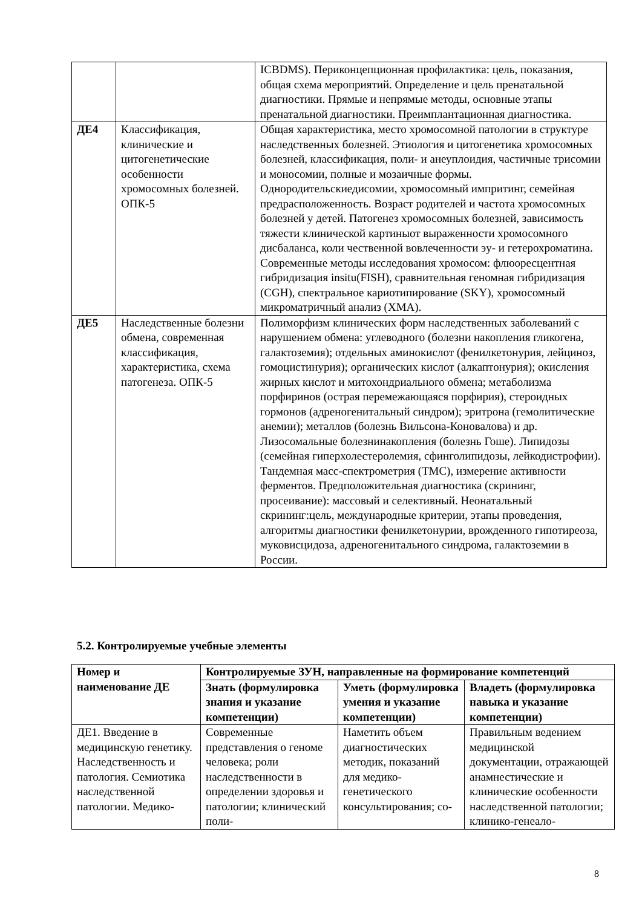| | | ICBDMS). Периконцепционная профилактика: цель, показания, общая схема мероприятий. Определение и цель пренатальной диагностики. Прямые и непрямые методы, основные этапы пренатальной диагностики. Преимплантационная диагностика. |
| ДЕ4 | Классификация, клинические и цитогенетические особенности хромосомных болезней. ОПК-5 | Общая характеристика, место хромосомной патологии в структуре наследственных болезней. Этиология и цитогенетика хромосомных болезней, классификация, поли- и анеуплоидия, частичные трисомии и моносомии, полные и мозаичные формы. Однородительскиедисомии, хромосомный импритинг, семейная предрасположенность. Возраст родителей и частота хромосомных болезней у детей. Патогенез хромосомных болезней, зависимость тяжести клинической картиныот выраженности хромосомного дисбаланса, коли чественной вовлеченности эу- и гетерохроматина. Современные методы исследования хромосом: флюоресцентная гибридизация insitu(FISH), сравнительная геномная гибридизация (CGH), спектральное кариотипирование (SKY), хромосомный микроматричный анализ (ХМА). |
| ДЕ5 | Наследственные болезни обмена, современная классификация, характеристика, схема патогенеза. ОПК-5 | Полиморфизм клинических форм наследственных заболеваний с нарушением обмена: углеводного (болезни накопления гликогена, галактоземия); отдельных аминокислот (фенилкетонурия, лейциноз, гомоцистинурия); органических кислот (алкаптонурия); окисления жирных кислот и митохондриального обмена; метаболизма порфиринов (острая перемежающаяся порфирия), стероидных гормонов (адреногенитальный синдром); эритрона (гемолитические анемии); металлов (болезнь Вильсона-Коновалова) и др. Лизосомальные болезнинакопления (болезнь Гоше). Липидозы (семейная гиперхолестеролемия, сфинголипидозы, лейкодистрофии). Тандемная масс-спектрометрия (ТМС), измерение активности ферментов. Предположительная диагностика (скрининг, просеивание): массовый и селективный. Неонатальный скрининг:цель, международные критерии, этапы проведения, алгоритмы диагностики фенилкетонурии, врожденного гипотиреоза, муковисцидоза, адреногенитального синдрома, галактоземии в России. |
5.2. Контролируемые учебные элементы
| Номер и наименование ДЕ | Контролируемые ЗУН, направленные на формирование компетенций | | |
| --- | --- | --- | --- |
| | Знать (формулировка знания и указание компетенции) | Уметь (формулировка умения и указание компетенции) | Владеть (формулировка навыка и указание компетенции) |
| ДЕ1. Введение в медицинскую генетику. Наследственность и патология. Семиотика наследственной патологии. Медико- | Современные представления о геноме человека; роли наследственности в определении здоровья и патологии; клинический поли- | Наметить объем диагностических методик, показаний для медико-генетического консультирования; со- | Правильным ведением медицинской документации, отражающей анамнестические и клинические особенности наследственной патологии; клинико-генеало- |
8